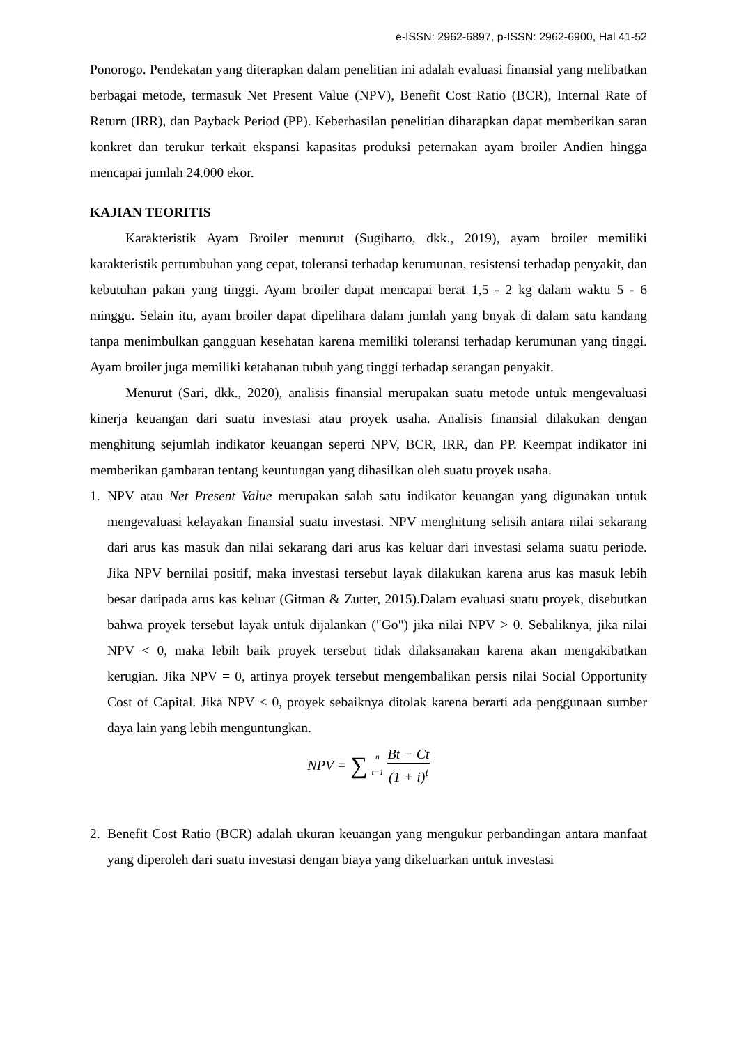e-ISSN: 2962-6897, p-ISSN: 2962-6900, Hal 41-52
Ponorogo. Pendekatan yang diterapkan dalam penelitian ini adalah evaluasi finansial yang melibatkan berbagai metode, termasuk Net Present Value (NPV), Benefit Cost Ratio (BCR), Internal Rate of Return (IRR), dan Payback Period (PP). Keberhasilan penelitian diharapkan dapat memberikan saran konkret dan terukur terkait ekspansi kapasitas produksi peternakan ayam broiler Andien hingga mencapai jumlah 24.000 ekor.
KAJIAN TEORITIS
Karakteristik Ayam Broiler menurut (Sugiharto, dkk., 2019), ayam broiler memiliki karakteristik pertumbuhan yang cepat, toleransi terhadap kerumunan, resistensi terhadap penyakit, dan kebutuhan pakan yang tinggi. Ayam broiler dapat mencapai berat 1,5 - 2 kg dalam waktu 5 - 6 minggu. Selain itu, ayam broiler dapat dipelihara dalam jumlah yang bnyak di dalam satu kandang tanpa menimbulkan gangguan kesehatan karena memiliki toleransi terhadap kerumunan yang tinggi. Ayam broiler juga memiliki ketahanan tubuh yang tinggi terhadap serangan penyakit.
Menurut (Sari, dkk., 2020), analisis finansial merupakan suatu metode untuk mengevaluasi kinerja keuangan dari suatu investasi atau proyek usaha. Analisis finansial dilakukan dengan menghitung sejumlah indikator keuangan seperti NPV, BCR, IRR, dan PP. Keempat indikator ini memberikan gambaran tentang keuntungan yang dihasilkan oleh suatu proyek usaha.
1. NPV atau Net Present Value merupakan salah satu indikator keuangan yang digunakan untuk mengevaluasi kelayakan finansial suatu investasi. NPV menghitung selisih antara nilai sekarang dari arus kas masuk dan nilai sekarang dari arus kas keluar dari investasi selama suatu periode. Jika NPV bernilai positif, maka investasi tersebut layak dilakukan karena arus kas masuk lebih besar daripada arus kas keluar (Gitman & Zutter, 2015).Dalam evaluasi suatu proyek, disebutkan bahwa proyek tersebut layak untuk dijalankan ("Go") jika nilai NPV > 0. Sebaliknya, jika nilai NPV < 0, maka lebih baik proyek tersebut tidak dilaksanakan karena akan mengakibatkan kerugian. Jika NPV = 0, artinya proyek tersebut mengembalikan persis nilai Social Opportunity Cost of Capital. Jika NPV < 0, proyek sebaiknya ditolak karena berarti ada penggunaan sumber daya lain yang lebih menguntungkan.
NPV = ∑<sup>n</sup><sub>t=1</sub> Bt − Ct (1 + i)<sup>t</sup>
2. Benefit Cost Ratio (BCR) adalah ukuran keuangan yang mengukur perbandingan antara manfaat yang diperoleh dari suatu investasi dengan biaya yang dikeluarkan untuk investasi